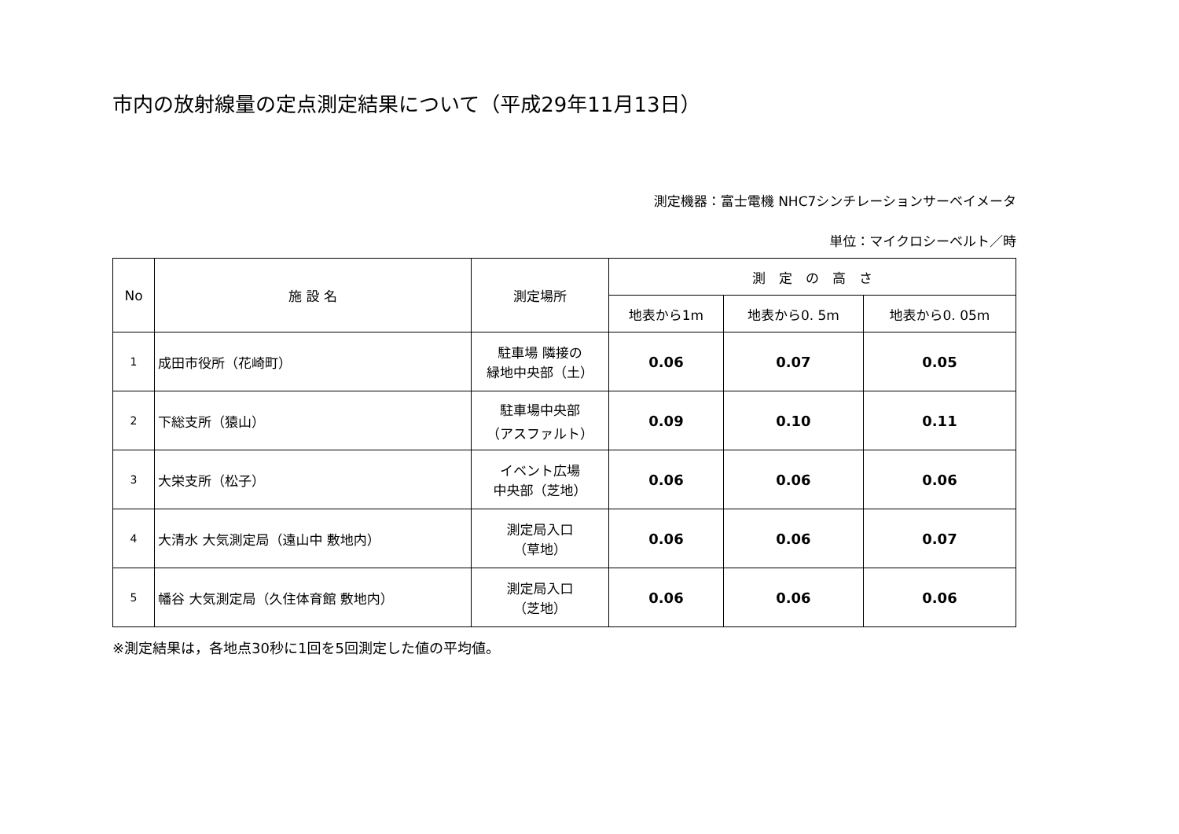市内の放射線量の定点測定結果について（平成29年11月13日）
測定機器：富士電機 NHC7シンチレーションサーベイメータ
単位：マイクロシーベルト／時
| No | 施 設 名 | 測定場所 | 測 定 の 高 さ | | |
| --- | --- | --- | --- | --- | --- |
| | | | 地表から1m | 地表から0. 5m | 地表から0. 05m |
| 1 | 成田市役所（花崎町） | 駐車場 隣接の 緑地中央部（土） | 0.06 | 0.07 | 0.05 |
| 2 | 下総支所（猿山） | 駐車場中央部 （アスファルト） | 0.09 | 0.10 | 0.11 |
| 3 | 大栄支所（松子） | イベント広場 中央部（芝地） | 0.06 | 0.06 | 0.06 |
| 4 | 大清水 大気測定局（遠山中 敷地内） | 測定局入口 （草地） | 0.06 | 0.06 | 0.07 |
| 5 | 幡谷 大気測定局（久住体育館 敷地内） | 測定局入口 （芝地） | 0.06 | 0.06 | 0.06 |
※測定結果は，各地点30秒に1回を5回測定した値の平均値。